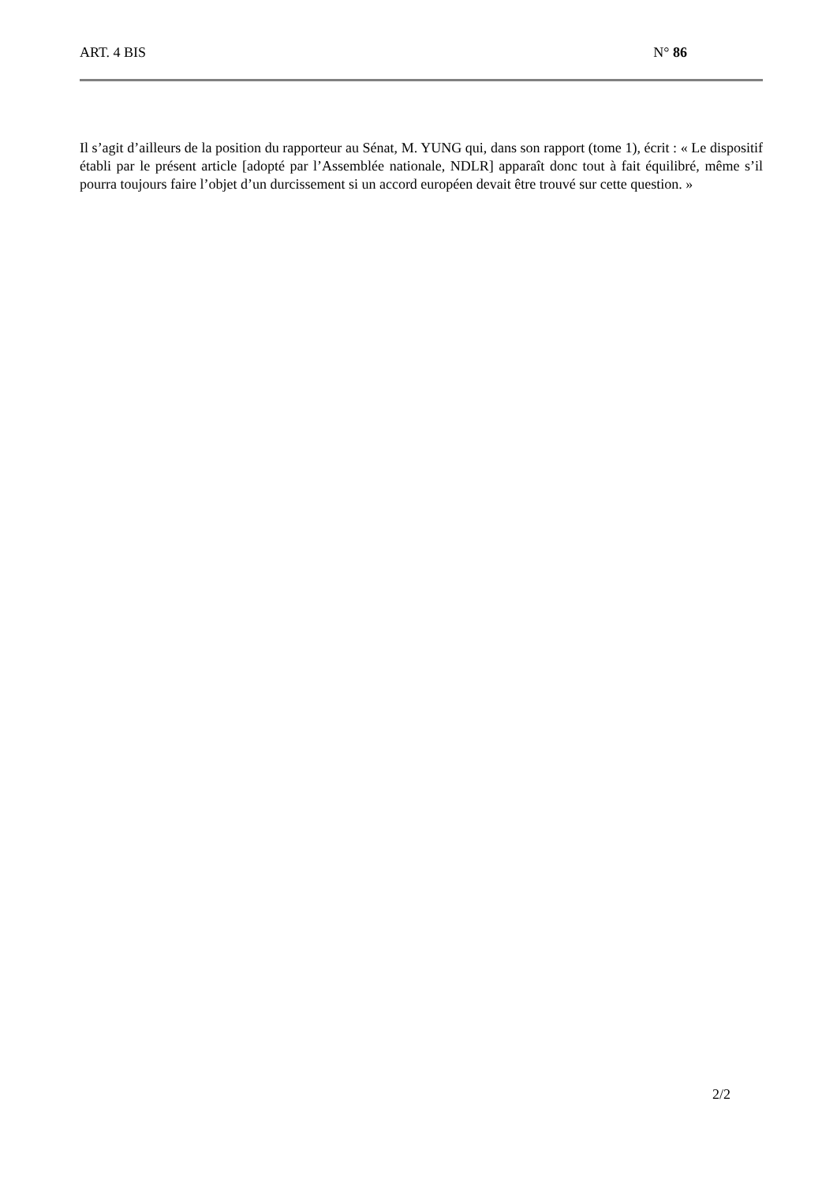ART. 4 BIS N° 86
Il s’agit d’ailleurs de la position du rapporteur au Sénat, M. YUNG qui, dans son rapport (tome 1), écrit : « Le dispositif établi par le présent article [adopté par l’Assemblée nationale, NDLR] apparaît donc tout à fait équilibré, même s’il pourra toujours faire l’objet d’un durcissement si un accord européen devait être trouvé sur cette question. »
2/2